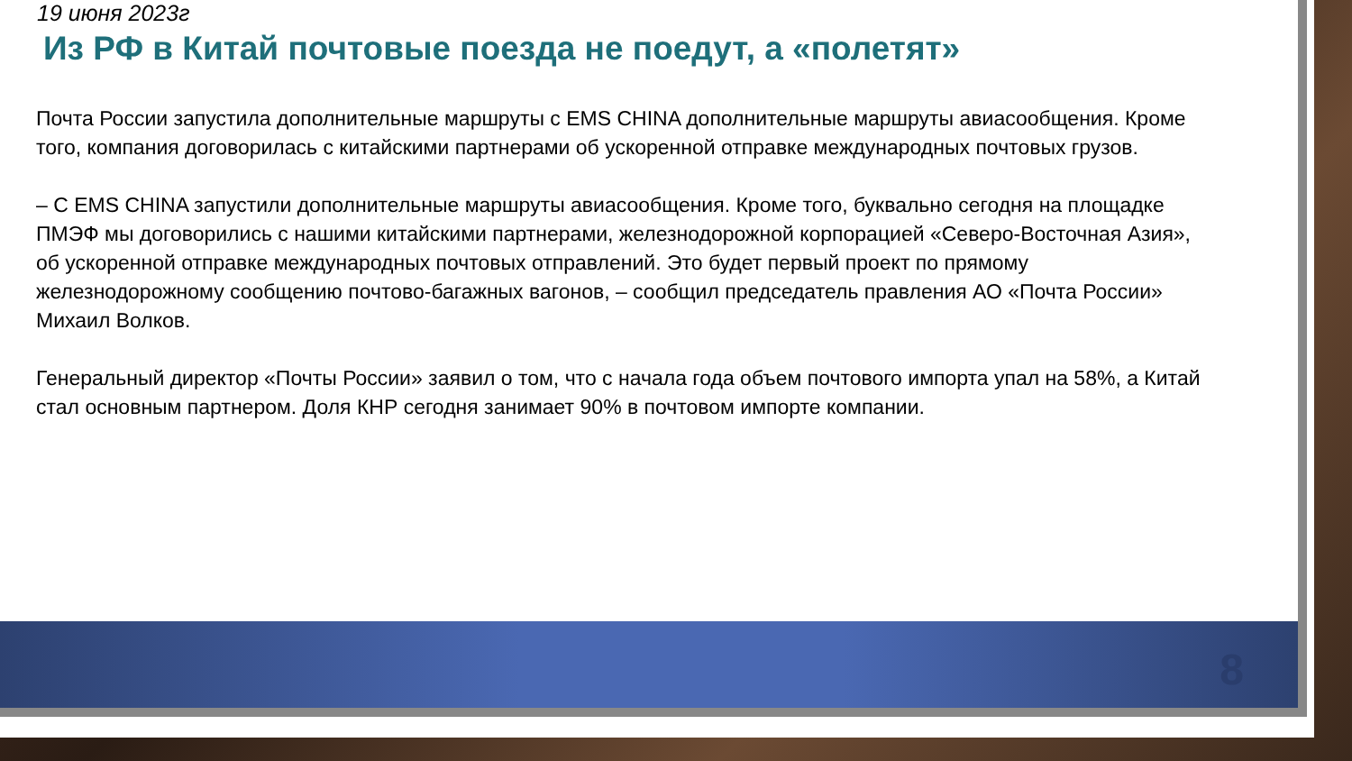19 июня 2023г
Из РФ в Китай почтовые поезда не поедут, а «полетят»
Почта России запустила дополнительные маршруты с EMS CHINA дополнительные маршруты авиасообщения. Кроме того, компания договорилась с китайскими партнерами об ускоренной отправке международных почтовых грузов.
– С EMS CHINA запустили дополнительные маршруты авиасообщения. Кроме того, буквально сегодня на площадке ПМЭФ мы договорились с нашими китайскими партнерами, железнодорожной корпорацией «Северо-Восточная Азия», об ускоренной отправке международных почтовых отправлений. Это будет первый проект по прямому железнодорожному сообщению почтово-багажных вагонов, – сообщил председатель правления АО «Почта России» Михаил Волков.
Генеральный директор «Почты России» заявил о том, что с начала года объем почтового импорта упал на 58%, а Китай стал основным партнером. Доля КНР сегодня занимает 90% в почтовом импорте компании.
8